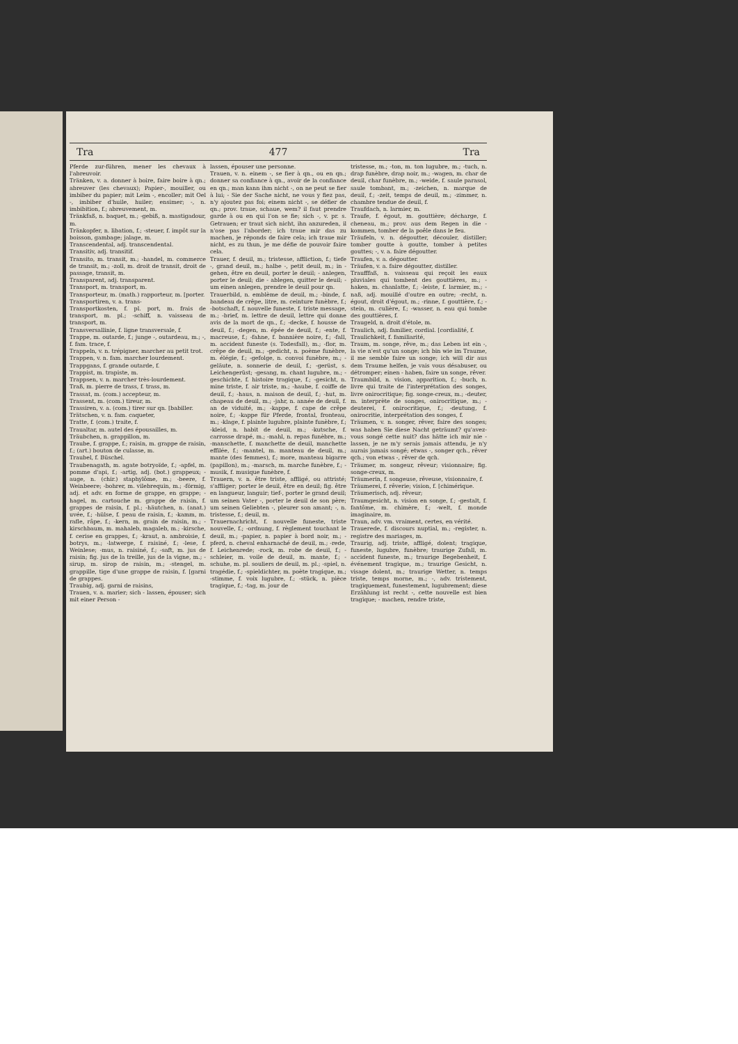Tra 477 Tra
Pferde zur-führen, mener les chevaux à l'abreuvoir.
Tränken, v. a. donner à boire, faire boire à qn.; abreuver (les chevaux); Papier-, mouiller, ou imbiber du papier; mit Leim -, encoller; mit Oel -, imbiber d'huile, huiler; ensimer; -, n. imbibition, f.; abreuvement, m.
Tränkfaß, n. baquet, m.; -gebiß, n. mastigadour, m.
Tränkopfer, n. libation, f.; -steuer, f. impôt sur la boisson, gambage; jalage, m.
Transcendental, adj. transcendental.
Transitiv, adj. transitif.
Transito, m. transit, m.; -handel, m. commerce de transit, m.; -zoll, m. droit de transit, droit de passage, transit, m.
Transparent, adj. transparent.
Transport, m. transport, m.
Transporteur, m. (math.) rapporteur, m. [porter.
Transportiren, v. a. trans-
Transportkosten, f. pl. port, m. frais de transport, m. pl.; -schiff, n. vaisseau de transport, m.
Transversallinie, f. ligne transversale, f.
Trappe, m. outarde, f.; junge -, outardeau, m.; -, f. fam. trace, f.
Trappeln, v. n. trépigner, marcher au petit trot.
Trappen, v. n. fam. marcher lourdement.
Trappgans, f. grande outarde, f.
Trappist, m. trapiste, m.
Trappsen, v. n. marcher très-lourdement.
Traß, m. pierre de trass, f. trass, m.
Trassat, m. (com.) accepteur, m.
Trassent, m. (com.) tireur, m.
Trassiren, v. a. (com.) tirer sur qn. [babiller.
Trätschen, v. n. fam. caqueter,
Tratte, f. (com.) traite, f.
Traualtar, m. autel des épousailles, m.
Träubchen, n. grappillon, m.
Traube, f. grappe, f.; raisin, m. grappe de raisin, f.; (art.) bouton de culasse, m.
Traubel, f. Büschel.
Traubenagath, m. agate botryoïde, f.; -apfel, m. pomme d'api, f.; -artig, adj. (bot.) grappeux; -auge, n. (chir.) staphylôme, m.; -beere, f. Weinbeere; -bohrer, m. vilebrequin, m.; -förmig, adj. et adv. en forme de grappe, en grappe; -hagel, m. cartouche m. grappe de raisin, f. grappes de raisin, f. pl.; -häutchen, n. (anat.) uvée, f.; -hülse, f. peau de raisin, f.; -kamm, m. rafle, râpe, f.; -kern, m. grain de raisin, m.; -kirschbaum, m. mahaleb, magaleb, m.; -kirsche, f. cerise en grappes, f.; -kraut, n. ambroisie, f. botrys, m.; -latwerge, f. raisiné, f.; -lese, f. Weinlese; -mus, n. raisiné, f.; -saft, m. jus de raisin; fig. jus de la treille, jus de la vigne, m.; -sirup, m. sirop de raisin, m.; -stengel, m. grappille, tige d'une grappe de raisin, f. [garni de grappes.
Traubig, adj. garni de raisins,
Trauen, v. a. marier; sich - lassen, épouser; sich mit einer Person -
lassen, épouser une personne.
Trauen, v. n. einem -, se fier à qn., ou en qn.; donner sa confiance à qn., avoir de la confiance en qn.; man kann ihm nicht -, on ne peut se fier à lui; - Sie der Sache nicht, ne vous y fiez pas, n'y ajoutez pas foi; einem nicht -, se défier de qn.; prov. traue, schaue, wem? il faut prendre garde à ou en qui l'on se fie; sich -, v. pr. s. Getrauen; er traut sich nicht, ihn anzureden, il n'ose pas l'aborder; ich traue mir das zu machen, je réponds de faire cela; ich traue mir nicht, es zu thun, je me défie de pouvoir faire cela.
Trauer, f. deuil, m.; tristesse, affliction, f.; tiefe -, grand deuil, m.; halbe -, petit deuil, m.; in - gehen, être en deuil, porter le deuil; - anlegen, porter le deuil; die - ablegen, quitter le deuil; - um einen anlegen, prendre le deuil pour qn.
Trauerbild, n. emblème de deuil, m.; -binde, f. bandeau de crêpe, litre, m. ceinture funèbre, f.; -botschaft, f. nouvelle funeste, f. triste message, m.; -brief, m. lettre de deuil, lettre qui donne avis de la mort de qn., f.; -decke, f. housse de deuil, f.; -degen, m. épée de deuil, f.; -ente, f. macreuse, f.; -fahne, f. bannière noire, f.; -fall, m. accident funeste (s. Todesfall), m.; -flor, m. crêpe de deuil, m.; -gedicht, n. poème funèbre, m. élégie, f.; -gefolge, n. convoi funèbre, m.; -geläute, n. sonnerie de deuil, f.; -gerüst, s. Leichengerüst; -gesang, m. chant lugubre, m.; -geschichte, f. histoire tragique, f.; -gesicht, n. mine triste, f. air triste, m.; -haube, f. coiffe de deuil, f.; -haus, n. maison de deuil, f.; -hut, m. chapeau de deuil, m.; -jahr, n. année de deuil, f. an de viduité, m.; -kappe, f. cape de crêpe noire, f.; -kappe für Pferde, frontal, fronteau, m.; -klage, f. plainte lugubre, plainte funèbre, f.; -kleid, n. habit de deuil, m.; -kutsche, f. carrosse drapé, m.; -mahl, n. repas funèbre, m.; -manschette, f. manchette de deuil, manchette effilée, f.; -mantel, m. manteau de deuil, m.; mante (des femmes), f.; more, manteau bigarre (papillon), m.; -marsch, m. marche funèbre, f.; -musik, f. musique funèbre, f.
Trauern, v. n. être triste, affligé, ou attristé; s'affliger; porter le deuil, être en deuil; fig. être en langueur, languir; tief-, porter le grand deuil; um seinen Vater -, porter le deuil de son père; um seinen Geliebten -, pleurer son amant; -, n. tristesse, f.; deuil, m.
Trauernachricht, f. nouvelle funeste, triste nouvelle, f.; -ordnung, f. règlement touchant le deuil, m.; -papier, n. papier à bord noir, m.; -pferd, n. cheval enharnaché de deuil, m.; -rede, f. Leichenrede; -rock, m. robe de deuil, f.; -schleier, m. voile de deuil, m. mante, f.; -schuhe, m. pl. souliers de deuil, m. pl.; -spiel, n. tragédie, f.; -spieldichter, m. poète tragique, m.; -stimme, f. voix lugubre, f.; -stück, n. pièce tragique, f.; -tag, m. jour de
tristesse, m.; -ton, m. ton lugubre, m.; -tuch, n. drap funèbre, drap noir, m.; -wagen, m. char de deuil, char funèbre, m.; -weide, f. saule parasol, saule tombant, m.; -zeichen, n. marque de deuil, f.; -zeit, temps de deuil, m.; -zimmer, n. chambre tendue de deuil, f.
Traufdach, n. larmier, m.
Traufe, f. égout, m. gouttière; décharge, f. cheneau, m.; prov. aus dem Regen in die - kommen, tomber de la poêle dans le feu.
Träufeln, v. n. dégoutter, découler, distiller; tomber goutte à goutte, tomber à petites gouttes; -, v. a. faire dégoutter.
Traufen, v. a. dégoutter.
Träufen, v. a. faire dégoutter, distiller.
Traufffaß, n. vaisseau qui reçoit les eaux pluviales qui tombent des gouttières, m.; -haken, m. chanlatte, f.; -leiste, f. larmier, m.; -naß, adj. mouillé d'outre en outre; -recht, n. égout, droit d'égout, m.; -rinne, f. gouttière, f.; -stein, m. culière, f.; -wasser, n. eau qui tombe des gouttières, f.
Traugeld, n. droit d'étole, m.
Traulich, adj. familier, cordial. [cordialité, f.
Traulichkeit, f. familiarité,
Traum, m. songe, rêve, m.; das Leben ist ein -, la vie n'est qu'un songe; ich bin wie im Traume, il me semble faire un songe; ich will dir aus dem Traume helfen, je vais vous désabuser, ou détromper; einen - haben, faire un songe, rêver.
Traumbild, n. vision, apparition, f.; -buch, n. livre qui traite de l'interprétation des songes, livre onirocritique; fig. songe-creux, m.; -deuter, m. interprète de songes, onirocritique, m.; -deuterei, f. onirocritique, f.; -deutung, f. onirocritie, interprétation des songes, f.
Träumen, v. n. songer, rêver, faire des songes; was haben Sie diese Nacht geträumt? qu'avez-vous songé cette nuit? das hätte ich mir nie - lassen, je ne m'y serais jamais attendu, je n'y aurais jamais songé; etwas -, songer qch., rêver qch.; von etwas -, rêver de qch.
Träumer, m. songeur, rêveur; visionnaire; fig. songe-creux, m.
Träumerin, f. songeuse, rêveuse, visionnaire, f.
Träumerei, f. rêverie; vision, f. [chimérique.
Träumerisch, adj. rêveur;
Traumgesicht, n. vision en songe, f.; -gestalt, f. fantôme, m. chimère, f.; -welt, f. monde imaginaire, m.
Traun, adv. vm. vraiment, certes, en vérité.
Trauerede, f. discours nuptial, m.; -register, n. registre des mariages, m.
Traurig, adj. triste, affligé, dolent; tragique, funeste, lugubre, funèbre; traurige Zufall, m. accident funeste, m.; traurige Begebenheit, f. événement tragique, m.; traurige Gesicht, n. visage dolent, m.; traurige Wetter, n. temps triste, temps morne, m.; -, adv. tristement, tragiquement, funestement, lugubrement; diese Erzählung ist recht -, cette nouvelle est bien tragique; - machen, rendre triste,